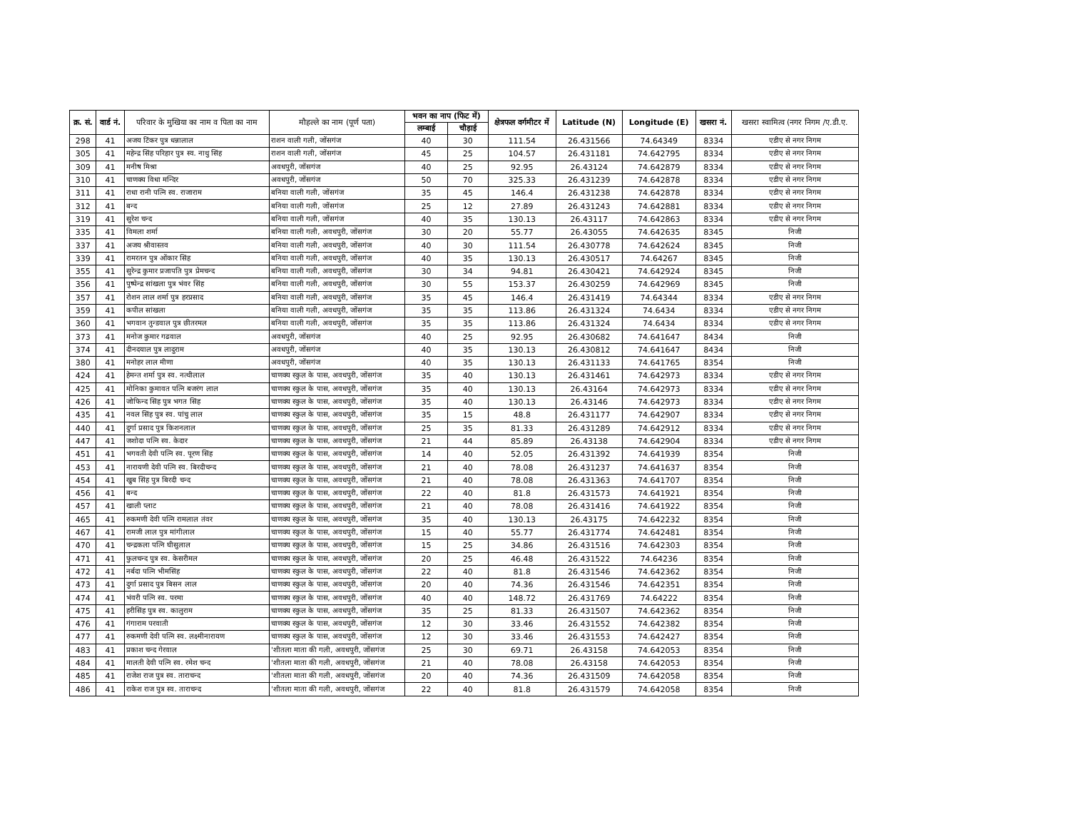| क्र. सं. | वार्ड नं. | परिवार के मुखिया का नाम व पिता का नाम | मौहल्ले का नाम (पूर्ण पता) | भवन का नाप (फिट में) | | क्षेत्रफल वर्गमीटर में | Latitude (N) | Longitude (E) | खसरा नं. | खसरा स्वामित्व (नगर निगम /ए.डी.ए. |
| --- | --- | --- | --- | --- | --- | --- | --- | --- | --- | --- |
| | | | | लम्बाई | चौड़ाई | | | | | |
| 298 | 41 | अजय टिंकर पुत्र धन्नालाल | राशन वाली गली, जोंसगंज | 40 | 30 | 111.54 | 26.431566 | 74.64349 | 8334 | एडीए से नगर निगम |
| 305 | 41 | महेन्द्र सिंह परिहार पुत्र स्व. नाथु सिंह | राशन वाली गली, जोंसगंज | 45 | 25 | 104.57 | 26.431181 | 74.642795 | 8334 | एडीए से नगर निगम |
| 309 | 41 | मनीष मिश्रा | अवधपुरी, जोंसगंज | 40 | 25 | 92.95 | 26.43124 | 74.642879 | 8334 | एडीए से नगर निगम |
| 310 | 41 | चाणक्य विधा मन्दिर | अवधपुरी, जोंसगंज | 50 | 70 | 325.33 | 26.431239 | 74.642878 | 8334 | एडीए से नगर निगम |
| 311 | 41 | राधा रानी पत्नि स्व. राजाराम | बनिया वाली गली, जोंसगंज | 35 | 45 | 146.4 | 26.431238 | 74.642878 | 8334 | एडीए से नगर निगम |
| 312 | 41 | बन्द | बनिया वाली गली, जोंसगंज | 25 | 12 | 27.89 | 26.431243 | 74.642881 | 8334 | एडीए से नगर निगम |
| 319 | 41 | सुरेश चन्द | बनिया वाली गली, जोंसगंज | 40 | 35 | 130.13 | 26.43117 | 74.642863 | 8334 | एडीए से नगर निगम |
| 335 | 41 | विमला शर्मा | बनिया वाली गली, अवधपुरी, जोंसगंज | 30 | 20 | 55.77 | 26.43055 | 74.642635 | 8345 | निजी |
| 337 | 41 | अजय श्रीवास्तव | बनिया वाली गली, अवधपुरी, जोंसगंज | 40 | 30 | 111.54 | 26.430778 | 74.642624 | 8345 | निजी |
| 339 | 41 | रामरतन पुत्र ओंकार सिंह | बनिया वाली गली, अवधपुरी, जोंसगंज | 40 | 35 | 130.13 | 26.430517 | 74.64267 | 8345 | निजी |
| 355 | 41 | सुरेन्द्र कुमार प्रजापति पुत्र प्रेमचन्द | बनिया वाली गली, अवधपुरी, जोंसगंज | 30 | 34 | 94.81 | 26.430421 | 74.642924 | 8345 | निजी |
| 356 | 41 | पुष्पेन्द्र सांखला पुत्र भंवर सिंह | बनिया वाली गली, अवधपुरी, जोंसगंज | 30 | 55 | 153.37 | 26.430259 | 74.642969 | 8345 | निजी |
| 357 | 41 | रोशन लाल शर्मा पुत्र हरप्रसाद | बनिया वाली गली, अवधपुरी, जोंसगंज | 35 | 45 | 146.4 | 26.431419 | 74.64344 | 8334 | एडीए से नगर निगम |
| 359 | 41 | कपील सांखला | बनिया वाली गली, अवधपुरी, जोंसगंज | 35 | 35 | 113.86 | 26.431324 | 74.6434 | 8334 | एडीए से नगर निगम |
| 360 | 41 | भगवान तुन्डवाल पुत्र छीतरमल | बनिया वाली गली, अवधपुरी, जोंसगंज | 35 | 35 | 113.86 | 26.431324 | 74.6434 | 8334 | एडीए से नगर निगम |
| 373 | 41 | मनोज कुमार गढवाल | अवधपुरी, जोंसगंज | 40 | 25 | 92.95 | 26.430682 | 74.641647 | 8434 | निजी |
| 374 | 41 | दीनदयाल पुत्र लादुराम | अवधपुरी, जोंसगंज | 40 | 35 | 130.13 | 26.430812 | 74.641647 | 8434 | निजी |
| 380 | 41 | मनोहर लाल मीणा | अवधपुरी, जोंसगंज | 40 | 35 | 130.13 | 26.431133 | 74.641765 | 8354 | निजी |
| 424 | 41 | हेमन्त शर्मा पुत्र स्व. नत्थीलाल | चाणक्य स्कुल के पास, अवधपुरी, जोंसगंज | 35 | 40 | 130.13 | 26.431461 | 74.642973 | 8334 | एडीए से नगर निगम |
| 425 | 41 | मोनिका कुमावत पत्नि बजरंग लाल | चाणक्य स्कुल के पास, अवधपुरी, जोंसगंज | 35 | 40 | 130.13 | 26.43164 | 74.642973 | 8334 | एडीए से नगर निगम |
| 426 | 41 | जोफिन्द सिंह पुत्र भगत सिंह | चाणक्य स्कुल के पास, अवधपुरी, जोंसगंज | 35 | 40 | 130.13 | 26.43146 | 74.642973 | 8334 | एडीए से नगर निगम |
| 435 | 41 | नवल सिंह पुत्र स्व. पांचु लाल | चाणक्य स्कुल के पास, अवधपुरी, जोंसगंज | 35 | 15 | 48.8 | 26.431177 | 74.642907 | 8334 | एडीए से नगर निगम |
| 440 | 41 | दुर्गा प्रसाद पुत्र किशनलाल | चाणक्य स्कुल के पास, अवधपुरी, जोंसगंज | 25 | 35 | 81.33 | 26.431289 | 74.642912 | 8334 | एडीए से नगर निगम |
| 447 | 41 | जशोदा पत्नि स्व. केदार | चाणक्य स्कुल के पास, अवधपुरी, जोंसगंज | 21 | 44 | 85.89 | 26.43138 | 74.642904 | 8334 | एडीए से नगर निगम |
| 451 | 41 | भगवती देवी पत्नि स्व. पूरण सिंह | चाणक्य स्कुल के पास, अवधपुरी, जोंसगंज | 14 | 40 | 52.05 | 26.431392 | 74.641939 | 8354 | निजी |
| 453 | 41 | नारायणी देवी पत्नि स्व. बिरदीचन्द | चाणक्य स्कुल के पास, अवधपुरी, जोंसगंज | 21 | 40 | 78.08 | 26.431237 | 74.641637 | 8354 | निजी |
| 454 | 41 | खुब सिंह पुत्र बिरदी चन्द | चाणक्य स्कुल के पास, अवधपुरी, जोंसगंज | 21 | 40 | 78.08 | 26.431363 | 74.641707 | 8354 | निजी |
| 456 | 41 | बन्द | चाणक्य स्कुल के पास, अवधपुरी, जोंसगंज | 22 | 40 | 81.8 | 26.431573 | 74.641921 | 8354 | निजी |
| 457 | 41 | खाली प्लाट | चाणक्य स्कुल के पास, अवधपुरी, जोंसगंज | 21 | 40 | 78.08 | 26.431416 | 74.641922 | 8354 | निजी |
| 465 | 41 | रुकमणी देवी पत्नि रामलाल तंवर | चाणक्य स्कुल के पास, अवधपुरी, जोंसगंज | 35 | 40 | 130.13 | 26.43175 | 74.642232 | 8354 | निजी |
| 467 | 41 | रामजी लाल पुत्र मांगीलाल | चाणक्य स्कुल के पास, अवधपुरी, जोंसगंज | 15 | 40 | 55.77 | 26.431774 | 74.642481 | 8354 | निजी |
| 470 | 41 | चन्द्रकला पत्नि घीसुलाल | चाणक्य स्कुल के पास, अवधपुरी, जोंसगंज | 15 | 25 | 34.86 | 26.431516 | 74.642303 | 8354 | निजी |
| 471 | 41 | फुलचन्द पुत्र स्व. केसरीमल | चाणक्य स्कुल के पास, अवधपुरी, जोंसगंज | 20 | 25 | 46.48 | 26.431522 | 74.64236 | 8354 | निजी |
| 472 | 41 | नर्बदा पत्नि भीमसिंह | चाणक्य स्कुल के पास, अवधपुरी, जोंसगंज | 22 | 40 | 81.8 | 26.431546 | 74.642362 | 8354 | निजी |
| 473 | 41 | दुर्गा प्रसाद पुत्र बिसन लाल | चाणक्य स्कुल के पास, अवधपुरी, जोंसगंज | 20 | 40 | 74.36 | 26.431546 | 74.642351 | 8354 | निजी |
| 474 | 41 | भंवरी पत्नि स्व. परमा | चाणक्य स्कुल के पास, अवधपुरी, जोंसगंज | 40 | 40 | 148.72 | 26.431769 | 74.64222 | 8354 | निजी |
| 475 | 41 | हरीसिंह पुत्र स्व. कालुराम | चाणक्य स्कुल के पास, अवधपुरी, जोंसगंज | 35 | 25 | 81.33 | 26.431507 | 74.642362 | 8354 | निजी |
| 476 | 41 | गंगाराम परवाती | चाणक्य स्कुल के पास, अवधपुरी, जोंसगंज | 12 | 30 | 33.46 | 26.431552 | 74.642382 | 8354 | निजी |
| 477 | 41 | रुकमणी देवी पत्नि स्व. लक्ष्मीनारायण | चाणक्य स्कुल के पास, अवधपुरी, जोंसगंज | 12 | 30 | 33.46 | 26.431553 | 74.642427 | 8354 | निजी |
| 483 | 41 | प्रकाश चन्द गेरवाल | 'शीतला माता की गली, अवधपुरी, जोंसगंज | 25 | 30 | 69.71 | 26.43158 | 74.642053 | 8354 | निजी |
| 484 | 41 | मालती देवी पत्नि स्व. रमेश चन्द | 'शीतला माता की गली, अवधपुरी, जोंसगंज | 21 | 40 | 78.08 | 26.43158 | 74.642053 | 8354 | निजी |
| 485 | 41 | राजेश राज पुत्र स्व. ताराचन्द | 'शीतला माता की गली, अवधपुरी, जोंसगंज | 20 | 40 | 74.36 | 26.431509 | 74.642058 | 8354 | निजी |
| 486 | 41 | राकेश राज पुत्र स्व. ताराचन्द | 'शीतला माता की गली, अवधपुरी, जोंसगंज | 22 | 40 | 81.8 | 26.431579 | 74.642058 | 8354 | निजी |